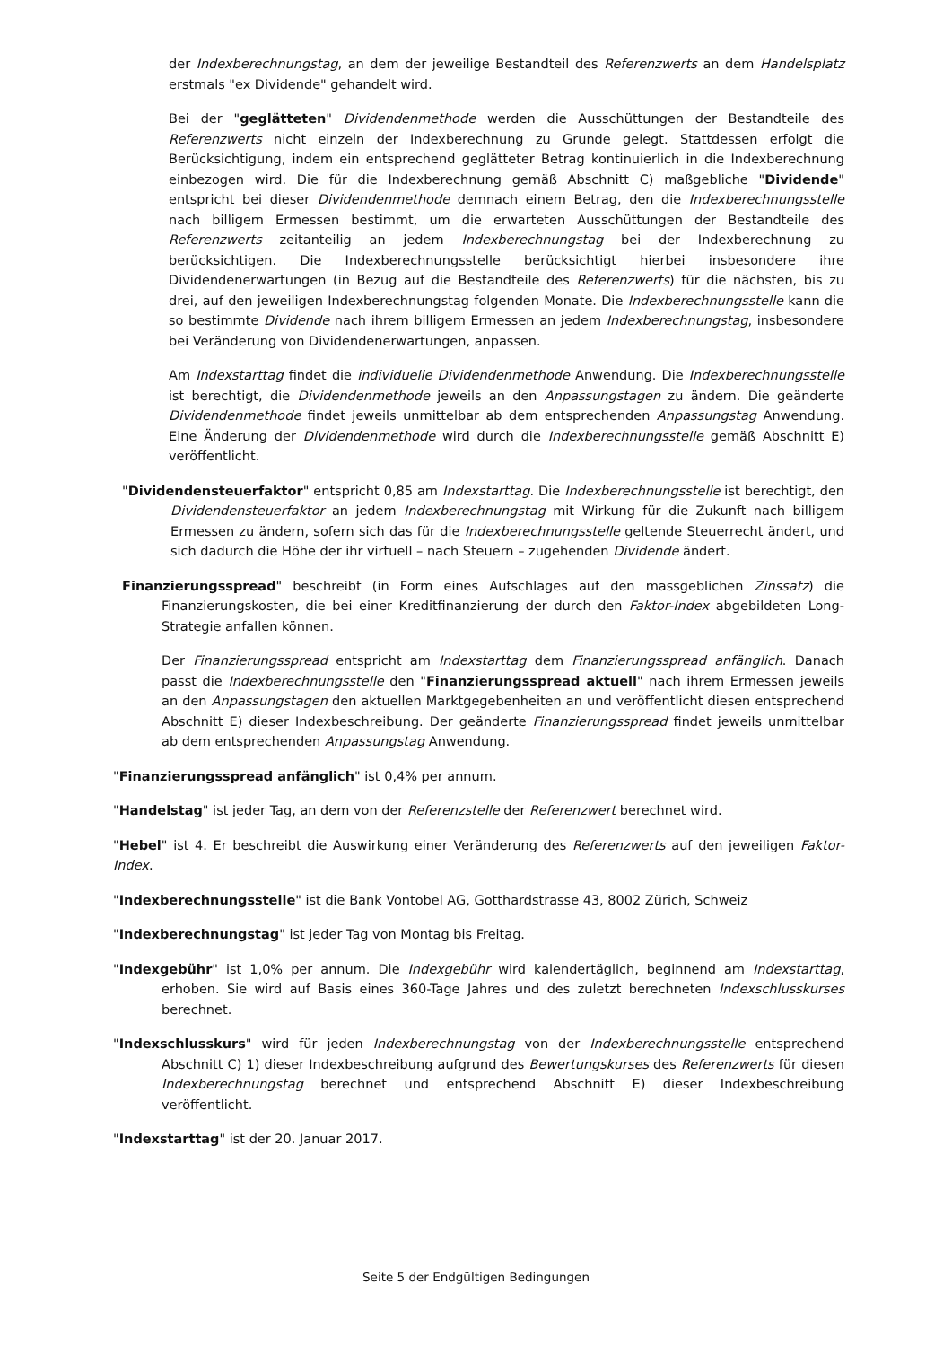der Indexberechnungstag, an dem der jeweilige Bestandteil des Referenzwerts an dem Handelsplatz erstmals "ex Dividende" gehandelt wird.
Bei der "geglätteten" Dividendenmethode werden die Ausschüttungen der Bestandteile des Referenzwerts nicht einzeln der Indexberechnung zu Grunde gelegt. Stattdessen erfolgt die Berücksichtigung, indem ein entsprechend geglätteter Betrag kontinuierlich in die Indexberechnung einbezogen wird. Die für die Indexberechnung gemäß Abschnitt C) maßgebliche "Dividende" entspricht bei dieser Dividendenmethode demnach einem Betrag, den die Indexberechnungsstelle nach billigem Ermessen bestimmt, um die erwarteten Ausschüttungen der Bestandteile des Referenzwerts zeitanteilig an jedem Indexberechnungstag bei der Indexberechnung zu berücksichtigen. Die Indexberechnungsstelle berücksichtigt hierbei insbesondere ihre Dividendenerwartungen (in Bezug auf die Bestandteile des Referenzwerts) für die nächsten, bis zu drei, auf den jeweiligen Indexberechnungstag folgenden Monate. Die Indexberechnungsstelle kann die so bestimmte Dividende nach ihrem billigem Ermessen an jedem Indexberechnungstag, insbesondere bei Veränderung von Dividendenerwartungen, anpassen.
Am Indexstarttag findet die individuelle Dividendenmethode Anwendung. Die Indexberechnungsstelle ist berechtigt, die Dividendenmethode jeweils an den Anpassungstagen zu ändern. Die geänderte Dividendenmethode findet jeweils unmittelbar ab dem entsprechenden Anpassungstag Anwendung. Eine Änderung der Dividendenmethode wird durch die Indexberechnungsstelle gemäß Abschnitt E) veröffentlicht.
"Dividendensteuerfaktor" entspricht 0,85 am Indexstarttag. Die Indexberechnungsstelle ist berechtigt, den Dividendensteuerfaktor an jedem Indexberechnungstag mit Wirkung für die Zukunft nach billigem Ermessen zu ändern, sofern sich das für die Indexberechnungsstelle geltende Steuerrecht ändert, und sich dadurch die Höhe der ihr virtuell – nach Steuern – zugehenden Dividende ändert.
Finanzierungsspread" beschreibt (in Form eines Aufschlages auf den massgeblichen Zinssatz) die Finanzierungskosten, die bei einer Kreditfinanzierung der durch den Faktor-Index abgebildeten Long-Strategie anfallen können.
Der Finanzierungsspread entspricht am Indexstarttag dem Finanzierungsspread anfänglich. Danach passt die Indexberechnungsstelle den "Finanzierungsspread aktuell" nach ihrem Ermessen jeweils an den Anpassungstagen den aktuellen Marktgegebenheiten an und veröffentlicht diesen entsprechend Abschnitt E) dieser Indexbeschreibung. Der geänderte Finanzierungsspread findet jeweils unmittelbar ab dem entsprechenden Anpassungstag Anwendung.
"Finanzierungsspread anfänglich" ist 0,4% per annum.
"Handelstag" ist jeder Tag, an dem von der Referenzstelle der Referenzwert berechnet wird.
"Hebel" ist 4. Er beschreibt die Auswirkung einer Veränderung des Referenzwerts auf den jeweiligen Faktor-Index.
"Indexberechnungsstelle" ist die Bank Vontobel AG, Gotthardstrasse 43, 8002 Zürich, Schweiz
"Indexberechnungstag" ist jeder Tag von Montag bis Freitag.
"Indexgebühr" ist 1,0% per annum. Die Indexgebühr wird kalendertäglich, beginnend am Indexstarttag, erhoben. Sie wird auf Basis eines 360-Tage Jahres und des zuletzt berechneten Indexschlusskurses berechnet.
"Indexschlusskurs" wird für jeden Indexberechnungstag von der Indexberechnungsstelle entsprechend Abschnitt C) 1) dieser Indexbeschreibung aufgrund des Bewertungskurses des Referenzwerts für diesen Indexberechnungstag berechnet und entsprechend Abschnitt E) dieser Indexbeschreibung veröffentlicht.
"Indexstarttag" ist der 20. Januar 2017.
Seite 5 der Endgültigen Bedingungen